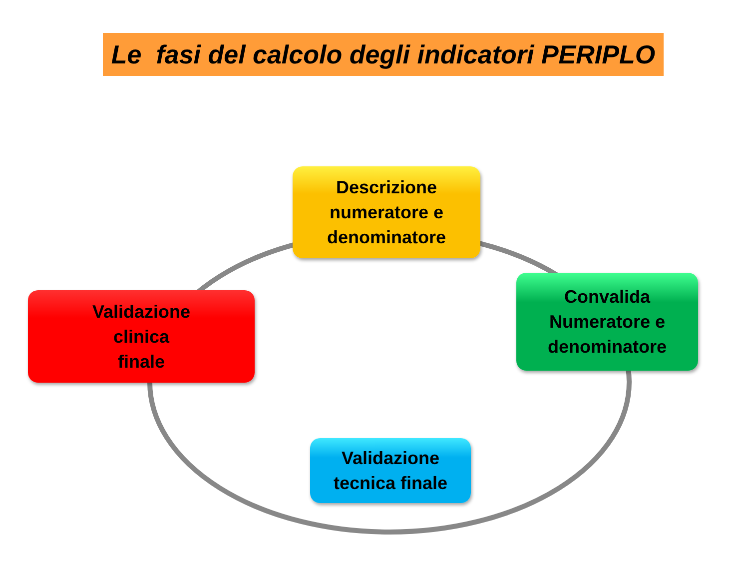Le fasi del calcolo degli indicatori PERIPLO
Descrizione
numeratore e
denominatore
Convalida
Numeratore e
denominatore
Validazione
clinica
finale
Validazione
tecnica finale